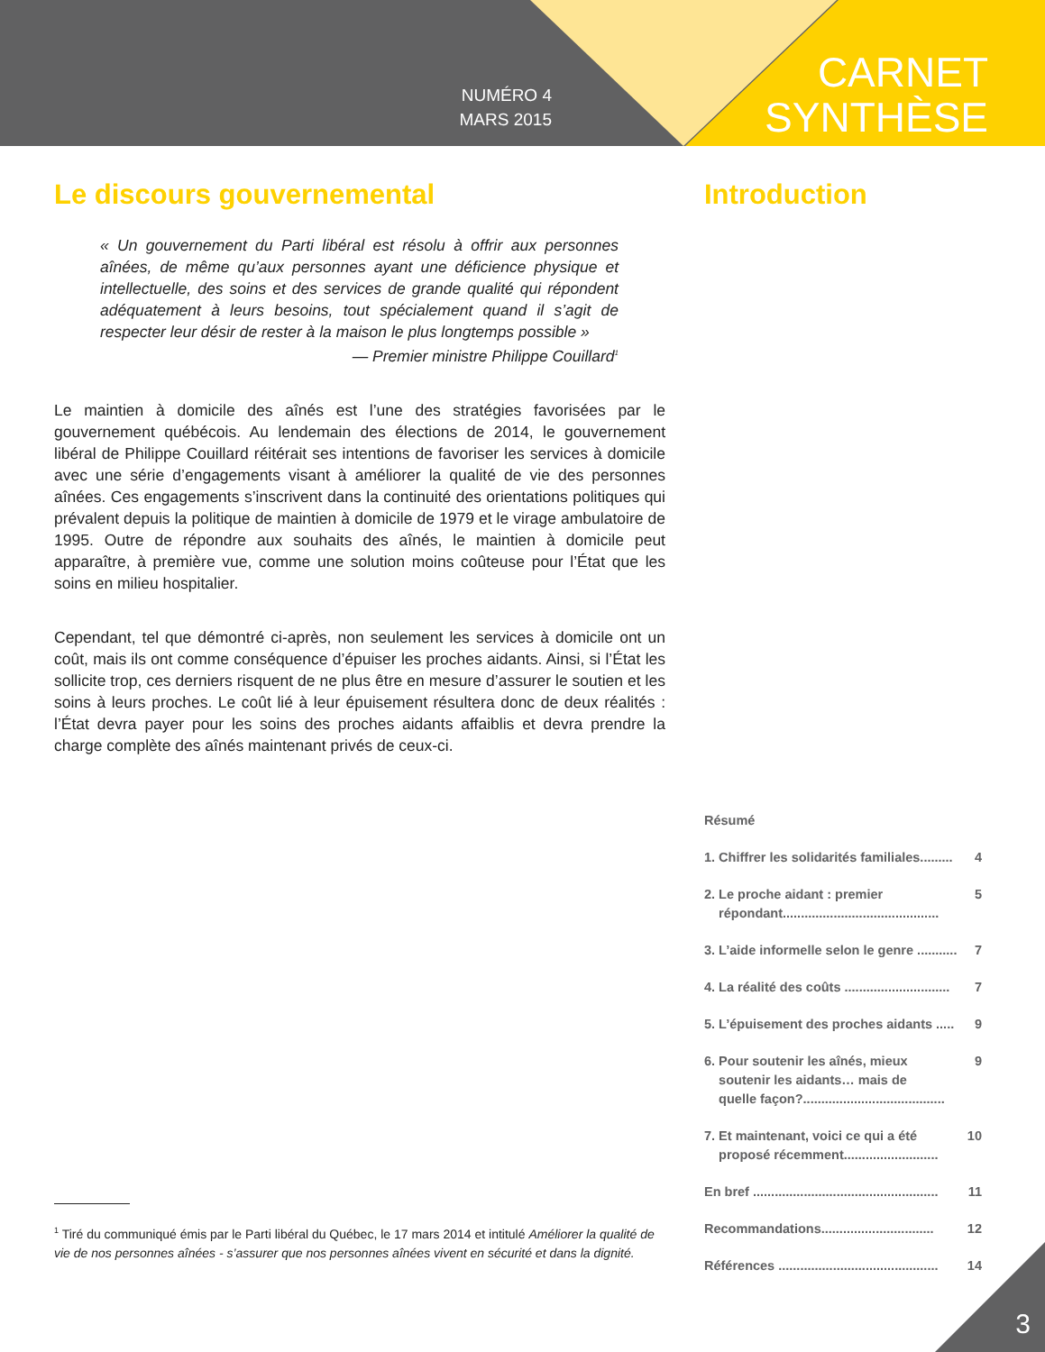NUMÉRO 4
MARS 2015
CARNET
SYNTHÈSE
Le discours gouvernemental
« Un gouvernement du Parti libéral est résolu à offrir aux personnes aînées, de même qu’aux personnes ayant une déficience physique et intellectuelle, des soins et des services de grande qualité qui répondent adéquatement à leurs besoins, tout spécialement quand il s’agit de respecter leur désir de rester à la maison le plus longtemps possible »
— Premier ministre Philippe Couillard<sup>1</sup>
Le maintien à domicile des aînés est l’une des stratégies favorisées par le gouvernement québécois. Au lendemain des élections de 2014, le gouvernement libéral de Philippe Couillard réitérait ses intentions de favoriser les services à domicile avec une série d’engagements visant à améliorer la qualité de vie des personnes aînées. Ces engagements s’inscrivent dans la continuité des orientations politiques qui prévalent depuis la politique de maintien à domicile de 1979 et le virage ambulatoire de 1995. Outre de répondre aux souhaits des aînés, le maintien à domicile peut apparaître, à première vue, comme une solution moins coûteuse pour l’État que les soins en milieu hospitalier.
Cependant, tel que démontré ci-après, non seulement les services à domicile ont un coût, mais ils ont comme conséquence d’épuiser les proches aidants. Ainsi, si l’État les sollicite trop, ces derniers risquent de ne plus être en mesure d’assurer le soutien et les soins à leurs proches. Le coût lié à leur épuisement résultera donc de deux réalités : l’État devra payer pour les soins des proches aidants affaiblis et devra prendre la charge complète des aînés maintenant privés de ceux-ci.
Introduction
Résumé
1. Chiffrer les solidarités familiales......... 4
2. Le proche aidant : premier
répondant........................................... 5
3. L’aide informelle selon le genre ........... 7
4. La réalité des coûts ............................. 7
5. L’épuisement des proches aidants ..... 9
6. Pour soutenir les aînés, mieux
soutenir les aidants… mais de
quelle façon?....................................... 9
7. Et maintenant, voici ce qui a été
proposé récemment.......................... 10
En bref ................................................... 11
Recommandations............................... 12
Références ............................................ 14
<sup>1</sup> Tiré du communiqué émis par le Parti libéral du Québec, le 17 mars 2014 et intitulé Améliorer la qualité de vie de nos personnes aînées - s’assurer que nos personnes aînées vivent en sécurité et dans la dignité.
3